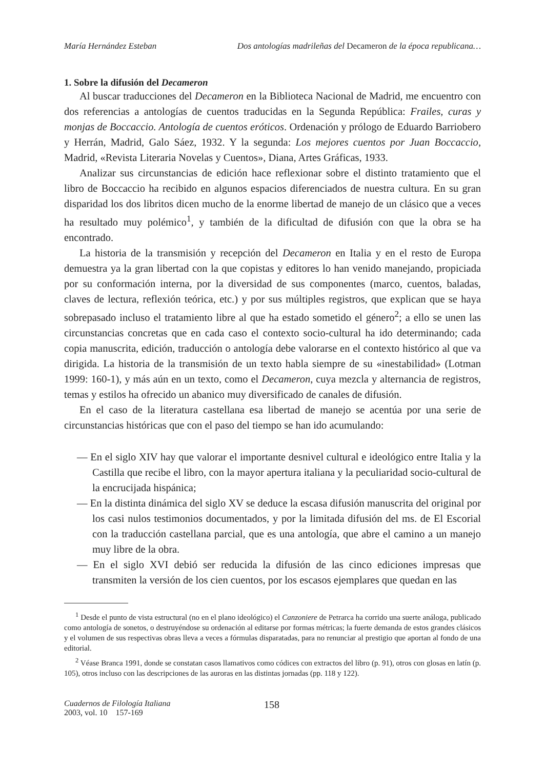María Hernández Esteban Dos antologías madrileñas del Decameron de la época republicana…
1. Sobre la difusión del Decameron
Al buscar traducciones del Decameron en la Biblioteca Nacional de Madrid, me encuentro con dos referencias a antologías de cuentos traducidas en la Segunda República: Frailes, curas y monjas de Boccaccio. Antología de cuentos eróticos. Ordenación y prólogo de Eduardo Barriobero y Herrán, Madrid, Galo Sáez, 1932. Y la segunda: Los mejores cuentos por Juan Boccaccio, Madrid, «Revista Literaria Novelas y Cuentos», Diana, Artes Gráficas, 1933.
Analizar sus circunstancias de edición hace reflexionar sobre el distinto tratamiento que el libro de Boccaccio ha recibido en algunos espacios diferenciados de nuestra cultura. En su gran disparidad los dos libritos dicen mucho de la enorme libertad de manejo de un clásico que a veces ha resultado muy polémico<sup>1</sup>, y también de la dificultad de difusión con que la obra se ha encontrado.
La historia de la transmisión y recepción del Decameron en Italia y en el resto de Europa demuestra ya la gran libertad con la que copistas y editores lo han venido manejando, propiciada por su conformación interna, por la diversidad de sus componentes (marco, cuentos, baladas, claves de lectura, reflexión teórica, etc.) y por sus múltiples registros, que explican que se haya sobrepasado incluso el tratamiento libre al que ha estado sometido el género<sup>2</sup>; a ello se unen las circunstancias concretas que en cada caso el contexto socio-cultural ha ido determinando; cada copia manuscrita, edición, traducción o antología debe valorarse en el contexto histórico al que va dirigida. La historia de la transmisión de un texto habla siempre de su «inestabilidad» (Lotman 1999: 160-1), y más aún en un texto, como el Decameron, cuya mezcla y alternancia de registros, temas y estilos ha ofrecido un abanico muy diversificado de canales de difusión.
En el caso de la literatura castellana esa libertad de manejo se acentúa por una serie de circunstancias históricas que con el paso del tiempo se han ido acumulando:
— En el siglo XIV hay que valorar el importante desnivel cultural e ideológico entre Italia y la Castilla que recibe el libro, con la mayor apertura italiana y la peculiaridad socio-cultural de la encrucijada hispánica;
— En la distinta dinámica del siglo XV se deduce la escasa difusión manuscrita del original por los casi nulos testimonios documentados, y por la limitada difusión del ms. de El Escorial con la traducción castellana parcial, que es una antología, que abre el camino a un manejo muy libre de la obra.
— En el siglo XVI debió ser reducida la difusión de las cinco ediciones impresas que transmiten la versión de los cien cuentos, por los escasos ejemplares que quedan en las
<sup>1</sup> Desde el punto de vista estructural (no en el plano ideológico) el Canzoniere de Petrarca ha corrido una suerte análoga, publicado como antología de sonetos, o destruyéndose su ordenación al editarse por formas métricas; la fuerte demanda de estos grandes clásicos y el volumen de sus respectivas obras lleva a veces a fórmulas disparatadas, para no renunciar al prestigio que aportan al fondo de una editorial.
<sup>2</sup> Véase Branca 1991, donde se constatan casos llamativos como códices con extractos del libro (p. 91), otros con glosas en latín (p. 105), otros incluso con las descripciones de las auroras en las distintas jornadas (pp. 118 y 122).
Cuadernos de Filología Italiana
2003, vol. 10 157-169
158